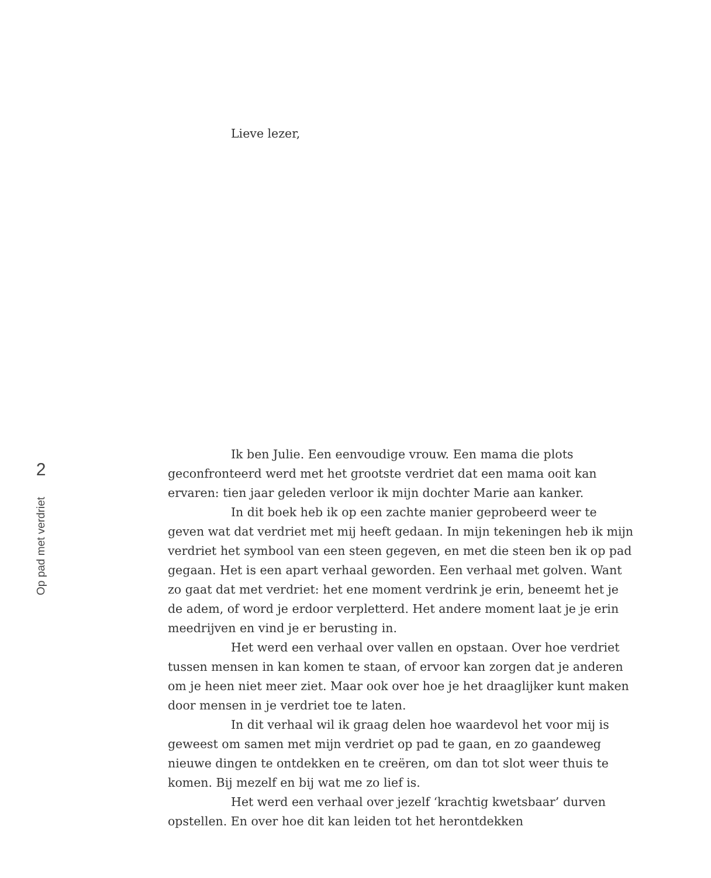2
Op pad met verdriet
Lieve lezer,
Ik ben Julie. Een eenvoudige vrouw. Een mama die plots geconfronteerd werd met het grootste verdriet dat een mama ooit kan ervaren: tien jaar geleden verloor ik mijn dochter Marie aan kanker.
In dit boek heb ik op een zachte manier geprobeerd weer te geven wat dat verdriet met mij heeft gedaan. In mijn tekeningen heb ik mijn verdriet het symbool van een steen gegeven, en met die steen ben ik op pad gegaan. Het is een apart verhaal geworden. Een verhaal met golven. Want zo gaat dat met verdriet: het ene moment verdrink je erin, beneemt het je de adem, of word je erdoor verpletterd. Het andere moment laat je je erin meedrijven en vind je er berusting in.
Het werd een verhaal over vallen en opstaan. Over hoe verdriet tussen mensen in kan komen te staan, of ervoor kan zorgen dat je anderen om je heen niet meer ziet. Maar ook over hoe je het draaglijker kunt maken door mensen in je verdriet toe te laten.
In dit verhaal wil ik graag delen hoe waardevol het voor mij is geweest om samen met mijn verdriet op pad te gaan, en zo gaandeweg nieuwe dingen te ontdekken en te creëren, om dan tot slot weer thuis te komen. Bij mezelf en bij wat me zo lief is.
Het werd een verhaal over jezelf ‘krachtig kwetsbaar’ durven opstellen. En over hoe dit kan leiden tot het herontdekken